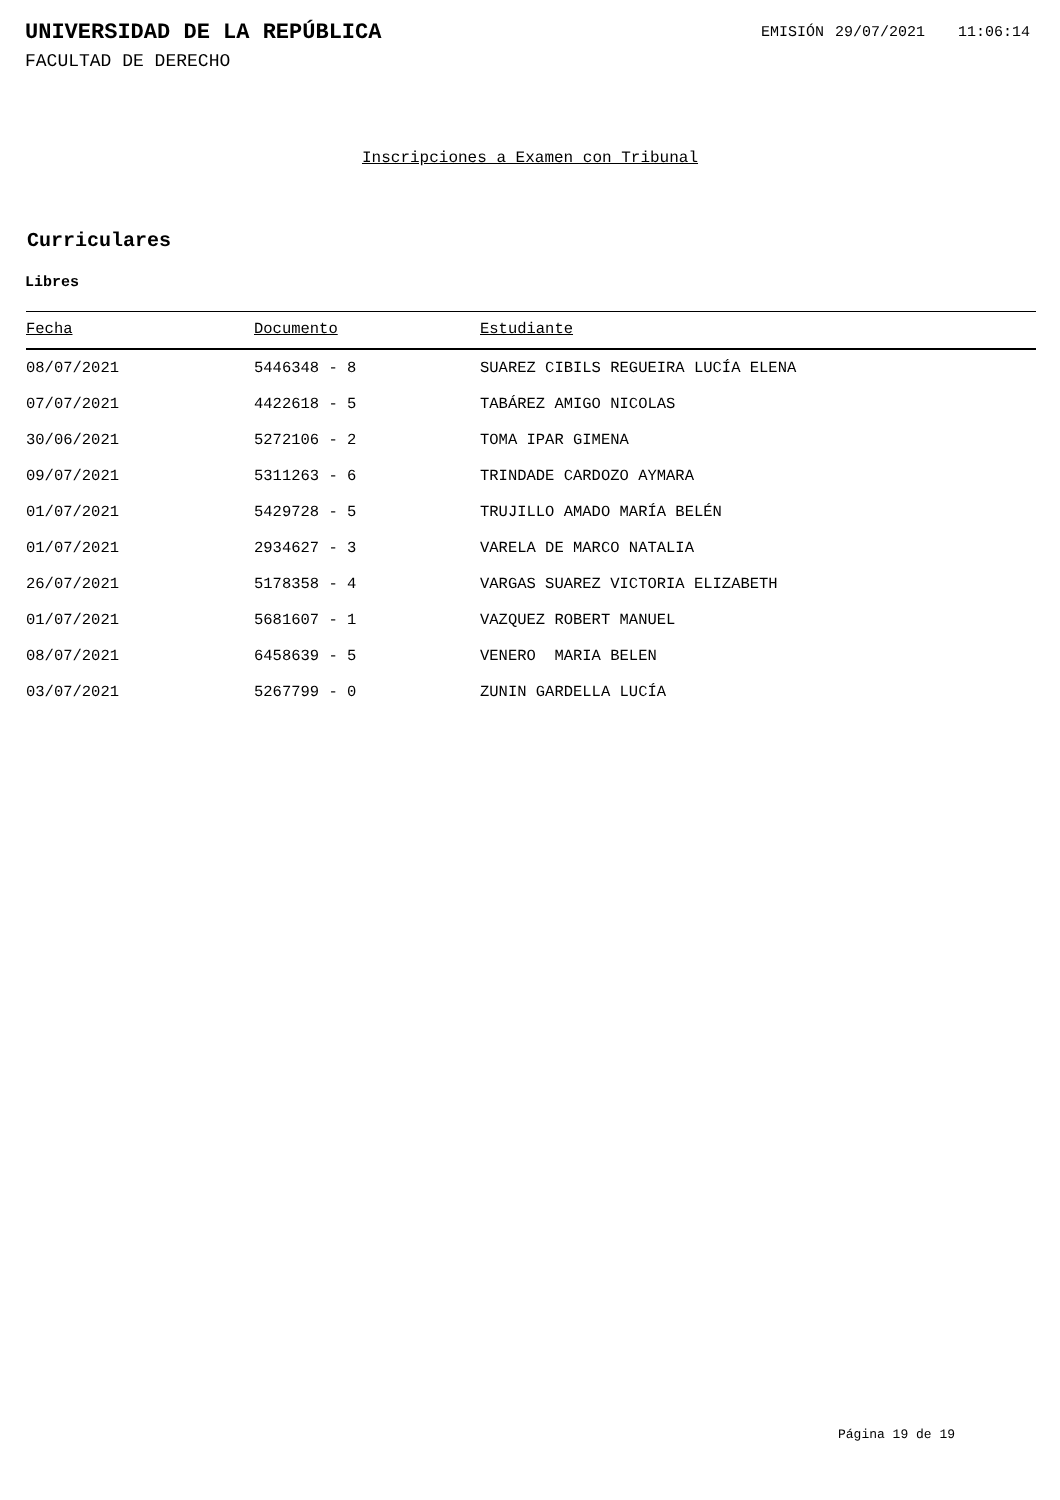UNIVERSIDAD DE LA REPÚBLICA
EMISIÓN 29/07/2021 11:06:14
FACULTAD DE DERECHO
Inscripciones a Examen con Tribunal
Curriculares
Libres
| Fecha | Documento | Estudiante |
| --- | --- | --- |
| 08/07/2021 | 5446348 - 8 | SUAREZ CIBILS REGUEIRA LUCÍA ELENA |
| 07/07/2021 | 4422618 - 5 | TABÁREZ AMIGO NICOLAS |
| 30/06/2021 | 5272106 - 2 | TOMA IPAR GIMENA |
| 09/07/2021 | 5311263 - 6 | TRINDADE CARDOZO AYMARA |
| 01/07/2021 | 5429728 - 5 | TRUJILLO AMADO MARÍA BELÉN |
| 01/07/2021 | 2934627 - 3 | VARELA DE MARCO NATALIA |
| 26/07/2021 | 5178358 - 4 | VARGAS SUAREZ VICTORIA ELIZABETH |
| 01/07/2021 | 5681607 - 1 | VAZQUEZ ROBERT MANUEL |
| 08/07/2021 | 6458639 - 5 | VENERO MARIA BELEN |
| 03/07/2021 | 5267799 - 0 | ZUNIN GARDELLA LUCÍA |
Página 19 de 19